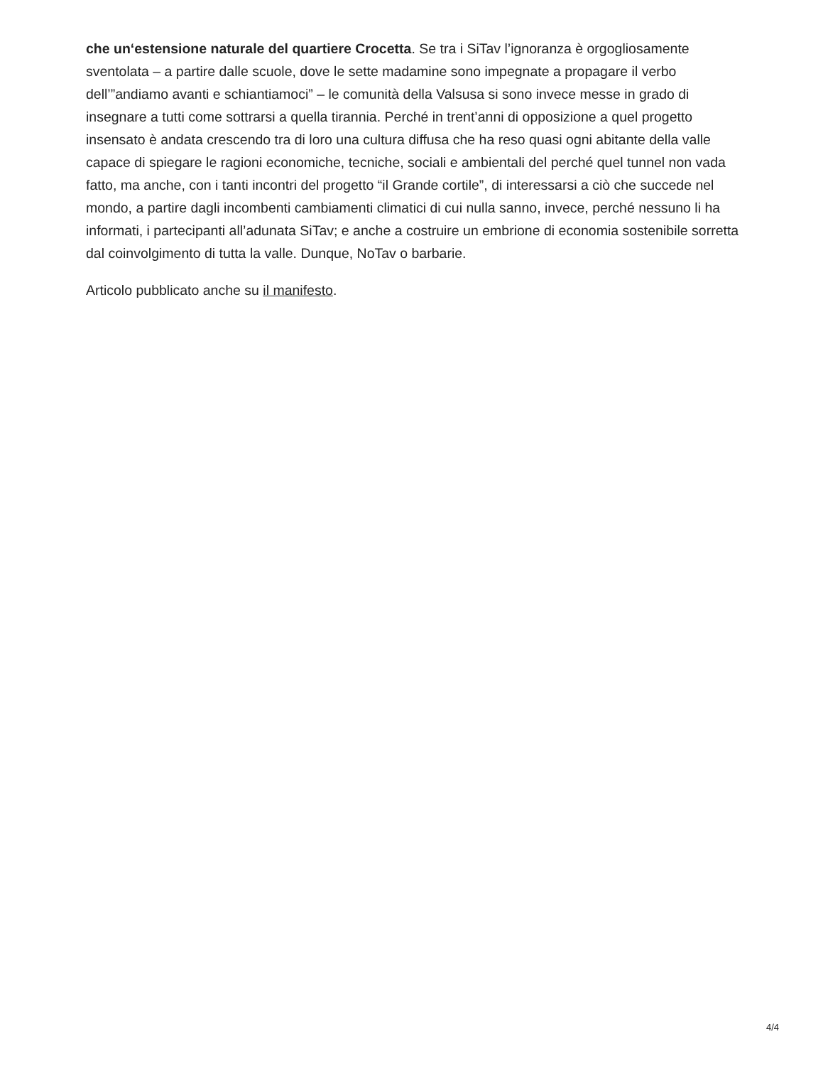che un‘estensione naturale del quartiere Crocetta. Se tra i SiTav l’ignoranza è orgogliosamente sventolata – a partire dalle scuole, dove le sette madamine sono impegnate a propagare il verbo dell’”andiamo avanti e schiantiamoci” – le comunità della Valsusa si sono invece messe in grado di insegnare a tutti come sottrarsi a quella tirannia. Perché in trent’anni di opposizione a quel progetto insensato è andata crescendo tra di loro una cultura diffusa che ha reso quasi ogni abitante della valle capace di spiegare le ragioni economiche, tecniche, sociali e ambientali del perché quel tunnel non vada fatto, ma anche, con i tanti incontri del progetto “il Grande cortile”, di interessarsi a ciò che succede nel mondo, a partire dagli incombenti cambiamenti climatici di cui nulla sanno, invece, perché nessuno li ha informati, i partecipanti all’adunata SiTav; e anche a costruire un embrione di economia sostenibile sorretta dal coinvolgimento di tutta la valle. Dunque, NoTav o barbarie.
Articolo pubblicato anche su il manifesto.
4/4